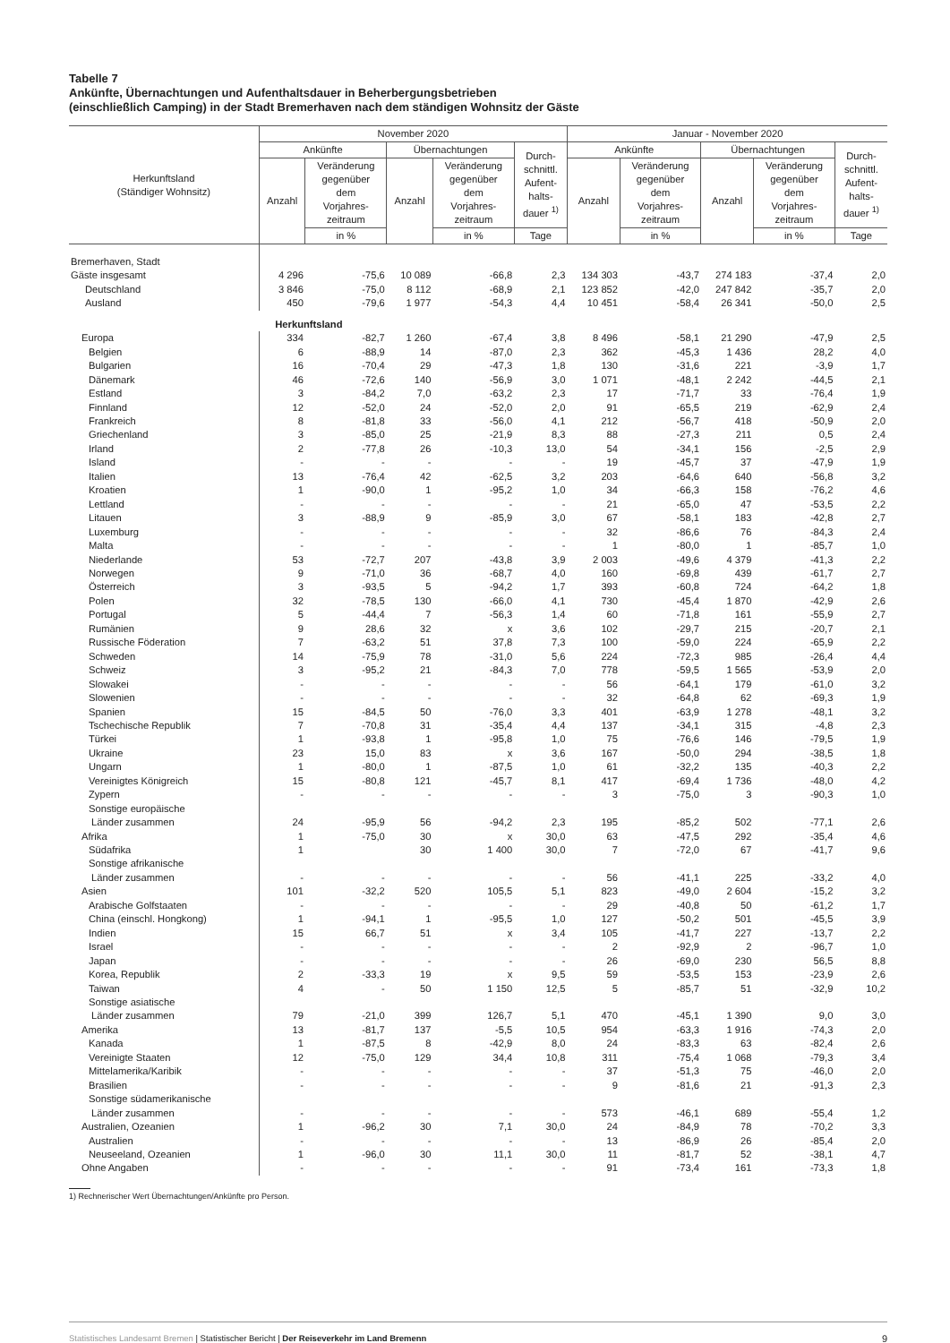Tabelle 7
Ankünfte, Übernachtungen und Aufenthaltsdauer in Beherbergungsbetrieben
(einschließlich Camping) in der Stadt Bremerhaven nach dem ständigen Wohnsitz der Gäste
| Herkunftsland (Ständiger Wohnsitz) | November 2020 | | | | | Januar - November 2020 | | | | |
| --- | --- | --- | --- | --- | --- | --- | --- | --- | --- | --- |
| | Ankünfte | | Übernachtungen | | Durch- schnittl. Aufent- halts- dauer <sup>1)</sup> | Ankünfte | | Übernachtungen | | Durch- schnittl. Aufent- halts- dauer <sup>1)</sup> |
| | Anzahl | Veränderung gegenüber dem Vorjahres- zeitraum | Anzahl | Veränderung gegenüber dem Vorjahres- zeitraum | | Anzahl | Veränderung gegenüber dem Vorjahres- zeitraum | Anzahl | Veränderung gegenüber dem Vorjahres- zeitraum | |
| | | in % | | in % | Tage | | in % | | in % | Tage |
| Bremerhaven, Stadt | | | | | | | | | | |
| Gäste insgesamt | 4 296 | -75,6 | 10 089 | -66,8 | 2,3 | 134 303 | -43,7 | 274 183 | -37,4 | 2,0 |
| Deutschland | 3 846 | -75,0 | 8 112 | -68,9 | 2,1 | 123 852 | -42,0 | 247 842 | -35,7 | 2,0 |
| Ausland | 450 | -79,6 | 1 977 | -54,3 | 4,4 | 10 451 | -58,4 | 26 341 | -50,0 | 2,5 |
| | Herkunftsland | | | | | | | | | |
| Europa | 334 | -82,7 | 1 260 | -67,4 | 3,8 | 8 496 | -58,1 | 21 290 | -47,9 | 2,5 |
| Belgien | 6 | -88,9 | 14 | -87,0 | 2,3 | 362 | -45,3 | 1 436 | 28,2 | 4,0 |
| Bulgarien | 16 | -70,4 | 29 | -47,3 | 1,8 | 130 | -31,6 | 221 | -3,9 | 1,7 |
| Dänemark | 46 | -72,6 | 140 | -56,9 | 3,0 | 1 071 | -48,1 | 2 242 | -44,5 | 2,1 |
| Estland | 3 | -84,2 | 7,0 | -63,2 | 2,3 | 17 | -71,7 | 33 | -76,4 | 1,9 |
| Finnland | 12 | -52,0 | 24 | -52,0 | 2,0 | 91 | -65,5 | 219 | -62,9 | 2,4 |
| Frankreich | 8 | -81,8 | 33 | -56,0 | 4,1 | 212 | -56,7 | 418 | -50,9 | 2,0 |
| Griechenland | 3 | -85,0 | 25 | -21,9 | 8,3 | 88 | -27,3 | 211 | 0,5 | 2,4 |
| Irland | 2 | -77,8 | 26 | -10,3 | 13,0 | 54 | -34,1 | 156 | -2,5 | 2,9 |
| Island | - | - | - | - | - | 19 | -45,7 | 37 | -47,9 | 1,9 |
| Italien | 13 | -76,4 | 42 | -62,5 | 3,2 | 203 | -64,6 | 640 | -56,8 | 3,2 |
| Kroatien | 1 | -90,0 | 1 | -95,2 | 1,0 | 34 | -66,3 | 158 | -76,2 | 4,6 |
| Lettland | - | - | - | - | - | 21 | -65,0 | 47 | -53,5 | 2,2 |
| Litauen | 3 | -88,9 | 9 | -85,9 | 3,0 | 67 | -58,1 | 183 | -42,8 | 2,7 |
| Luxemburg | - | - | - | - | - | 32 | -86,6 | 76 | -84,3 | 2,4 |
| Malta | - | - | - | - | - | 1 | -80,0 | 1 | -85,7 | 1,0 |
| Niederlande | 53 | -72,7 | 207 | -43,8 | 3,9 | 2 003 | -49,6 | 4 379 | -41,3 | 2,2 |
| Norwegen | 9 | -71,0 | 36 | -68,7 | 4,0 | 160 | -69,8 | 439 | -61,7 | 2,7 |
| Österreich | 3 | -93,5 | 5 | -94,2 | 1,7 | 393 | -60,8 | 724 | -64,2 | 1,8 |
| Polen | 32 | -78,5 | 130 | -66,0 | 4,1 | 730 | -45,4 | 1 870 | -42,9 | 2,6 |
| Portugal | 5 | -44,4 | 7 | -56,3 | 1,4 | 60 | -71,8 | 161 | -55,9 | 2,7 |
| Rumänien | 9 | 28,6 | 32 | x | 3,6 | 102 | -29,7 | 215 | -20,7 | 2,1 |
| Russische Föderation | 7 | -63,2 | 51 | 37,8 | 7,3 | 100 | -59,0 | 224 | -65,9 | 2,2 |
| Schweden | 14 | -75,9 | 78 | -31,0 | 5,6 | 224 | -72,3 | 985 | -26,4 | 4,4 |
| Schweiz | 3 | -95,2 | 21 | -84,3 | 7,0 | 778 | -59,5 | 1 565 | -53,9 | 2,0 |
| Slowakei | - | - | - | - | - | 56 | -64,1 | 179 | -61,0 | 3,2 |
| Slowenien | - | - | - | - | - | 32 | -64,8 | 62 | -69,3 | 1,9 |
| Spanien | 15 | -84,5 | 50 | -76,0 | 3,3 | 401 | -63,9 | 1 278 | -48,1 | 3,2 |
| Tschechische Republik | 7 | -70,8 | 31 | -35,4 | 4,4 | 137 | -34,1 | 315 | -4,8 | 2,3 |
| Türkei | 1 | -93,8 | 1 | -95,8 | 1,0 | 75 | -76,6 | 146 | -79,5 | 1,9 |
| Ukraine | 23 | 15,0 | 83 | x | 3,6 | 167 | -50,0 | 294 | -38,5 | 1,8 |
| Ungarn | 1 | -80,0 | 1 | -87,5 | 1,0 | 61 | -32,2 | 135 | -40,3 | 2,2 |
| Vereinigtes Königreich | 15 | -80,8 | 121 | -45,7 | 8,1 | 417 | -69,4 | 1 736 | -48,0 | 4,2 |
| Zypern | - | - | - | - | - | 3 | -75,0 | 3 | -90,3 | 1,0 |
| Sonstige europäische Länder zusammen | 24 | -95,9 | 56 | -94,2 | 2,3 | 195 | -85,2 | 502 | -77,1 | 2,6 |
| Afrika | 1 | -75,0 | 30 | x | 30,0 | 63 | -47,5 | 292 | -35,4 | 4,6 |
| Südafrika | 1 | | 30 | 1 400 | 30,0 | 7 | -72,0 | 67 | -41,7 | 9,6 |
| Sonstige afrikanische Länder zusammen | - | - | - | - | - | 56 | -41,1 | 225 | -33,2 | 4,0 |
| Asien | 101 | -32,2 | 520 | 105,5 | 5,1 | 823 | -49,0 | 2 604 | -15,2 | 3,2 |
| Arabische Golfstaaten | - | - | - | - | - | 29 | -40,8 | 50 | -61,2 | 1,7 |
| China (einschl. Hongkong) | 1 | -94,1 | 1 | -95,5 | 1,0 | 127 | -50,2 | 501 | -45,5 | 3,9 |
| Indien | 15 | 66,7 | 51 | x | 3,4 | 105 | -41,7 | 227 | -13,7 | 2,2 |
| Israel | - | - | - | - | - | 2 | -92,9 | 2 | -96,7 | 1,0 |
| Japan | - | - | - | - | - | 26 | -69,0 | 230 | 56,5 | 8,8 |
| Korea, Republik | 2 | -33,3 | 19 | x | 9,5 | 59 | -53,5 | 153 | -23,9 | 2,6 |
| Taiwan | 4 | - | 50 | 1 150 | 12,5 | 5 | -85,7 | 51 | -32,9 | 10,2 |
| Sonstige asiatische Länder zusammen | 79 | -21,0 | 399 | 126,7 | 5,1 | 470 | -45,1 | 1 390 | 9,0 | 3,0 |
| Amerika | 13 | -81,7 | 137 | -5,5 | 10,5 | 954 | -63,3 | 1 916 | -74,3 | 2,0 |
| Kanada | 1 | -87,5 | 8 | -42,9 | 8,0 | 24 | -83,3 | 63 | -82,4 | 2,6 |
| Vereinigte Staaten | 12 | -75,0 | 129 | 34,4 | 10,8 | 311 | -75,4 | 1 068 | -79,3 | 3,4 |
| Mittelamerika/Karibik | - | - | - | - | - | 37 | -51,3 | 75 | -46,0 | 2,0 |
| Brasilien | - | - | - | - | - | 9 | -81,6 | 21 | -91,3 | 2,3 |
| Sonstige südamerikanische Länder zusammen | - | - | - | - | - | 573 | -46,1 | 689 | -55,4 | 1,2 |
| Australien, Ozeanien | 1 | -96,2 | 30 | 7,1 | 30,0 | 24 | -84,9 | 78 | -70,2 | 3,3 |
| Australien | - | - | - | - | - | 13 | -86,9 | 26 | -85,4 | 2,0 |
| Neuseeland, Ozeanien | 1 | -96,0 | 30 | 11,1 | 30,0 | 11 | -81,7 | 52 | -38,1 | 4,7 |
| Ohne Angaben | - | - | - | - | - | 91 | -73,4 | 161 | -73,3 | 1,8 |
1) Rechnerischer Wert Übernachtungen/Ankünfte pro Person.
Statistisches Landesamt Bremen | Statistischer Bericht | Der Reiseverkehr im Land Bremenn 9